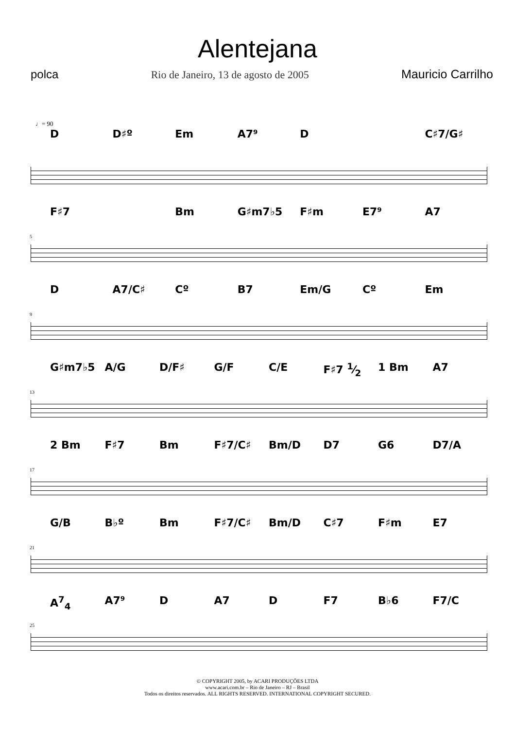Alentejana
polca Rio de Janeiro, 13 de agosto de 2005 Mauricio Carrilho
♩= 90
D D♯º Em A7⁹ D C♯7/G♯
F♯7 Bm G♯m7♭5 F♯m E7⁹ A7
5
D A7/C♯ Cº B7 Em/G Cº Em
9
G♯m7♭5 A/G D/F♯ G/F C/E F♯7 1⁄2 1 Bm A7
13
2 Bm F♯7 Bm F♯7/C♯ Bm/D D7 G6 D7/A
17
G/B B♭º Bm F♯7/C♯ Bm/D C♯7 F♯m E7
21
A<sup>7</sup><sub>4</sub> A7⁹ D A7 D F7 B♭6 F7/C
25
© COPYRIGHT 2005, by ACARI PRODUÇÕES LTDA
www.acari.com.br – Rio de Janeiro – RJ – Brasil
Todos os direitos reservados. ALL RIGHTS RESERVED. INTERNATIONAL COPYRIGHT SECURED.